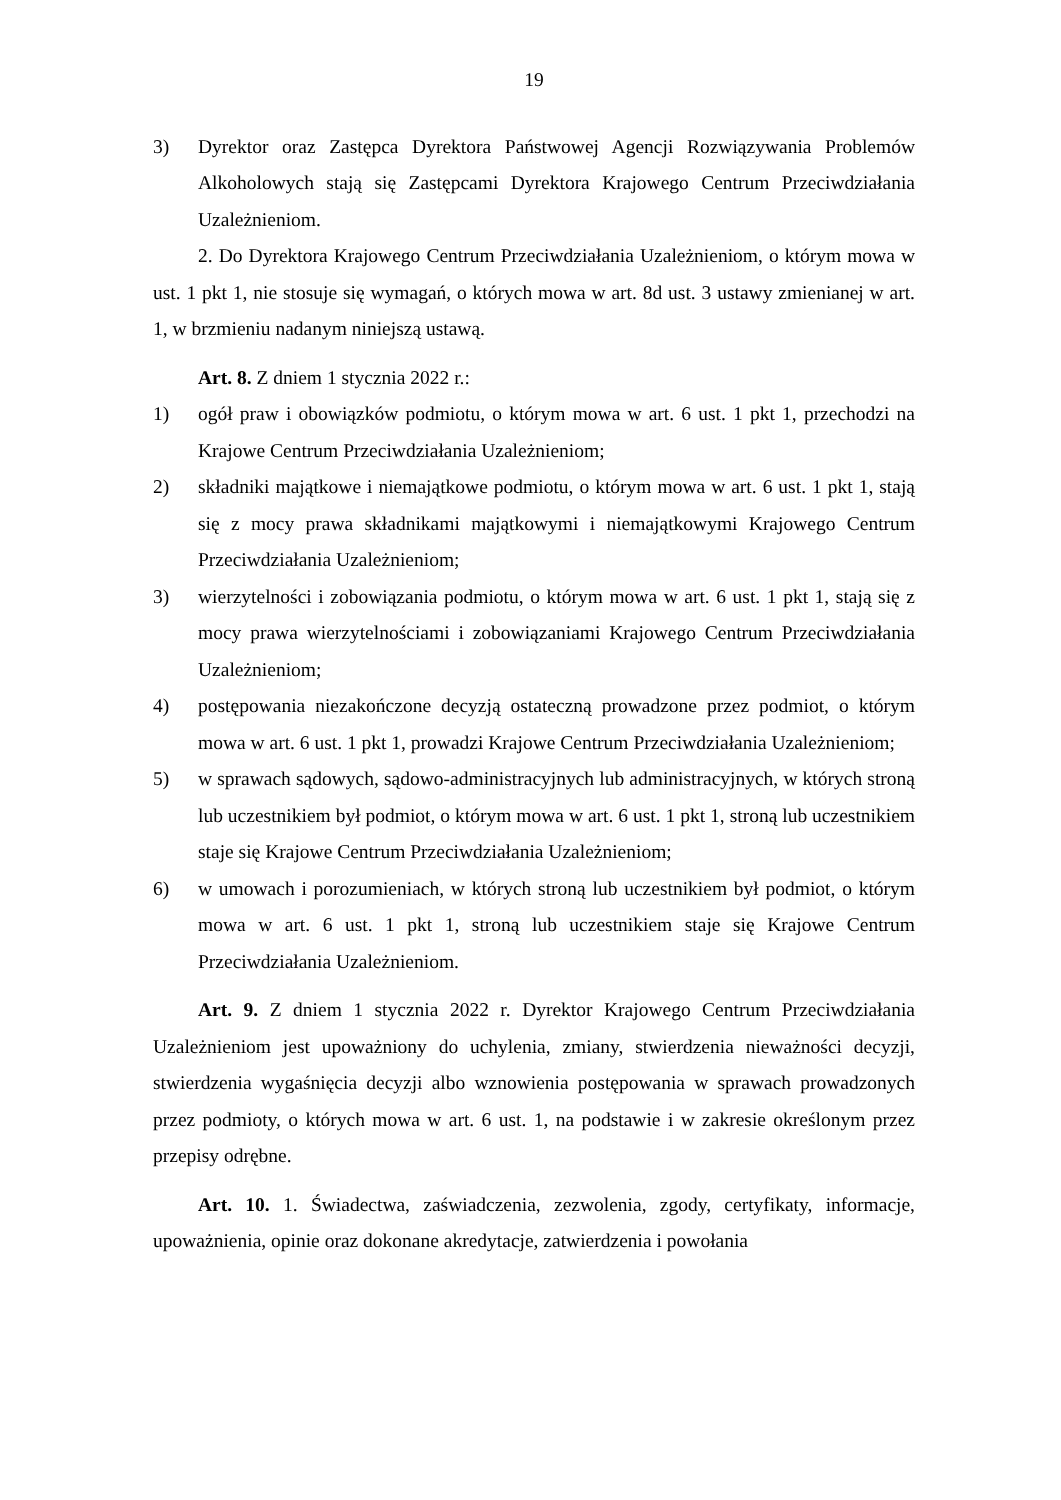19
3) Dyrektor oraz Zastępca Dyrektora Państwowej Agencji Rozwiązywania Problemów Alkoholowych stają się Zastępcami Dyrektora Krajowego Centrum Przeciwdziałania Uzależnieniom.
2. Do Dyrektora Krajowego Centrum Przeciwdziałania Uzależnieniom, o którym mowa w ust. 1 pkt 1, nie stosuje się wymagań, o których mowa w art. 8d ust. 3 ustawy zmienianej w art. 1, w brzmieniu nadanym niniejszą ustawą.
Art. 8. Z dniem 1 stycznia 2022 r.:
1) ogół praw i obowiązków podmiotu, o którym mowa w art. 6 ust. 1 pkt 1, przechodzi na Krajowe Centrum Przeciwdziałania Uzależnieniom;
2) składniki majątkowe i niemajątkowe podmiotu, o którym mowa w art. 6 ust. 1 pkt 1, stają się z mocy prawa składnikami majątkowymi i niemajątkowymi Krajowego Centrum Przeciwdziałania Uzależnieniom;
3) wierzytelności i zobowiązania podmiotu, o którym mowa w art. 6 ust. 1 pkt 1, stają się z mocy prawa wierzytelnościami i zobowiązaniami Krajowego Centrum Przeciwdziałania Uzależnieniom;
4) postępowania niezakończone decyzją ostateczną prowadzone przez podmiot, o którym mowa w art. 6 ust. 1 pkt 1, prowadzi Krajowe Centrum Przeciwdziałania Uzależnieniom;
5) w sprawach sądowych, sądowo-administracyjnych lub administracyjnych, w których stroną lub uczestnikiem był podmiot, o którym mowa w art. 6 ust. 1 pkt 1, stroną lub uczestnikiem staje się Krajowe Centrum Przeciwdziałania Uzależnieniom;
6) w umowach i porozumieniach, w których stroną lub uczestnikiem był podmiot, o którym mowa w art. 6 ust. 1 pkt 1, stroną lub uczestnikiem staje się Krajowe Centrum Przeciwdziałania Uzależnieniom.
Art. 9. Z dniem 1 stycznia 2022 r. Dyrektor Krajowego Centrum Przeciwdziałania Uzależnieniom jest upoważniony do uchylenia, zmiany, stwierdzenia nieważności decyzji, stwierdzenia wygaśnięcia decyzji albo wznowienia postępowania w sprawach prowadzonych przez podmioty, o których mowa w art. 6 ust. 1, na podstawie i w zakresie określonym przez przepisy odrębne.
Art. 10. 1. Świadectwa, zaświadczenia, zezwolenia, zgody, certyfikaty, informacje, upoważnienia, opinie oraz dokonane akredytacje, zatwierdzenia i powołania